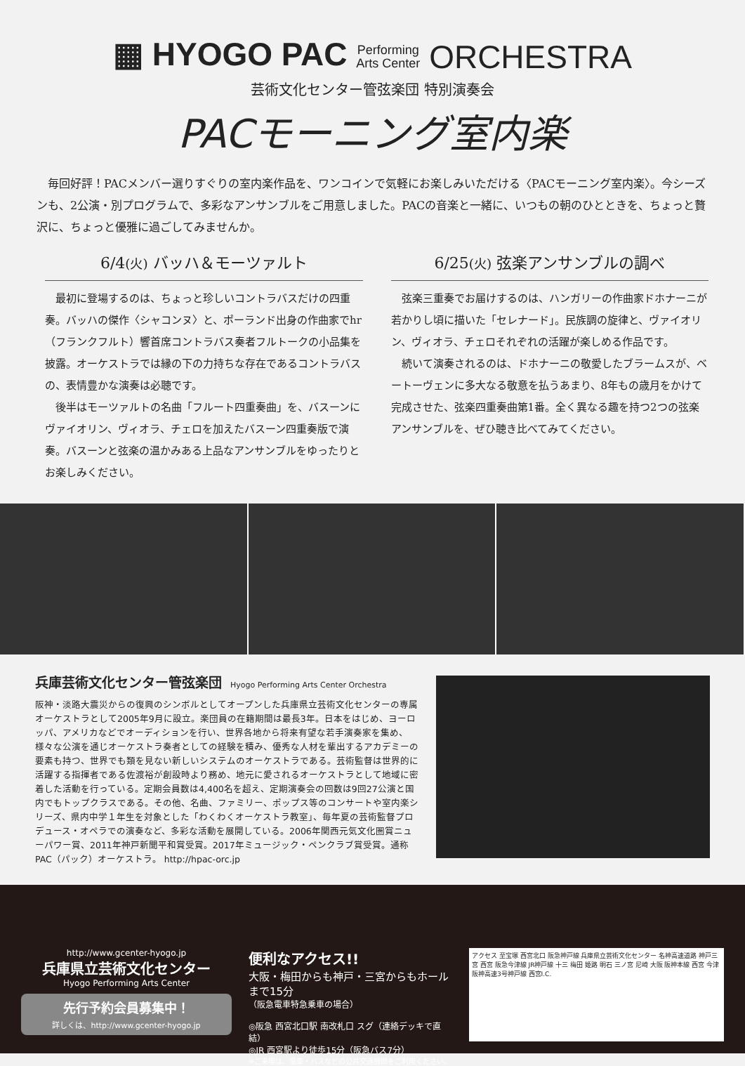▦ HYOGO PAC Performing
Arts Center ORCHESTRA
芸術文化センター管弦楽団 特別演奏会
PACモーニング室内楽
毎回好評！PACメンバー選りすぐりの室内楽作品を、ワンコインで気軽にお楽しみいただける〈PACモーニング室内楽〉。今シーズンも、2公演・別プログラムで、多彩なアンサンブルをご用意しました。PACの音楽と一緒に、いつもの朝のひとときを、ちょっと贅沢に、ちょっと優雅に過ごしてみませんか。
6/4(火) バッハ＆モーツァルト
最初に登場するのは、ちょっと珍しいコントラバスだけの四重奏。バッハの傑作〈シャコンヌ〉と、ポーランド出身の作曲家でhr（フランクフルト）響首席コントラバス奏者フルトークの小品集を披露。オーケストラでは縁の下の力持ちな存在であるコントラバスの、表情豊かな演奏は必聴です。
後半はモーツァルトの名曲「フルート四重奏曲」を、バスーンにヴァイオリン、ヴィオラ、チェロを加えたバスーン四重奏版で演奏。バスーンと弦楽の温かみある上品なアンサンブルをゆったりとお楽しみください。
6/25(火) 弦楽アンサンブルの調べ
弦楽三重奏でお届けするのは、ハンガリーの作曲家ドホナーニが若かりし頃に描いた「セレナード」。民族調の旋律と、ヴァイオリン、ヴィオラ、チェロそれぞれの活躍が楽しめる作品です。
続いて演奏されるのは、ドホナーニの敬愛したブラームスが、ベートーヴェンに多大なる敬意を払うあまり、8年もの歳月をかけて完成させた、弦楽四重奏曲第1番。全く異なる趣を持つ2つの弦楽アンサンブルを、ぜひ聴き比べてみてください。
兵庫芸術文化センター管弦楽団 Hyogo Performing Arts Center Orchestra
阪神・淡路大震災からの復興のシンボルとしてオープンした兵庫県立芸術文化センターの専属オーケストラとして2005年9月に設立。楽団員の在籍期間は最長3年。日本をはじめ、ヨーロッパ、アメリカなどでオーディションを行い、世界各地から将来有望な若手演奏家を集め、様々な公演を通じオーケストラ奏者としての経験を積み、優秀な人材を輩出するアカデミーの要素も持つ、世界でも類を見ない新しいシステムのオーケストラである。芸術監督は世界的に活躍する指揮者である佐渡裕が創設時より務め、地元に愛されるオーケストラとして地域に密着した活動を行っている。定期会員数は4,400名を超え、定期演奏会の回数は9回27公演と国内でもトップクラスである。その他、名曲、ファミリー、ポップス等のコンサートや室内楽シリーズ、県内中学１年生を対象とした「わくわくオーケストラ教室」、毎年夏の芸術監督プロデュース・オペラでの演奏など、多彩な活動を展開している。2006年関西元気文化圏賞ニューパワー賞、2011年神戸新聞平和賞受賞。2017年ミュージック・ペンクラブ賞受賞。通称PAC（パック）オーケストラ。 http://hpac-orc.jp
http://www.gcenter-hyogo.jp
兵庫県立芸術文化センター
Hyogo Performing Arts Center
先行予約会員募集中！
詳しくは、http://www.gcenter-hyogo.jp
便利なアクセス!!
大阪・梅田からも神戸・三宮からもホールまで15分
（阪急電車特急乗車の場合）
◎阪急 西宮北口駅 南改札口 スグ（連絡デッキで直結）
◎JR 西宮駅より徒歩15分（阪急バス7分）
※ご来場は、電車・バスなどの公共交通機関をご利用ください。
アクセス 至宝塚 西宮北口 阪急神戸線 兵庫県立芸術文化センター 名神高速道路 神戸三宮 西宮 阪急今津線 JR神戸線 十三 梅田 姫路 明石 三ノ宮 尼崎 大阪 阪神本線 西宮 今津 阪神高速3号神戸線 西宮I.C.